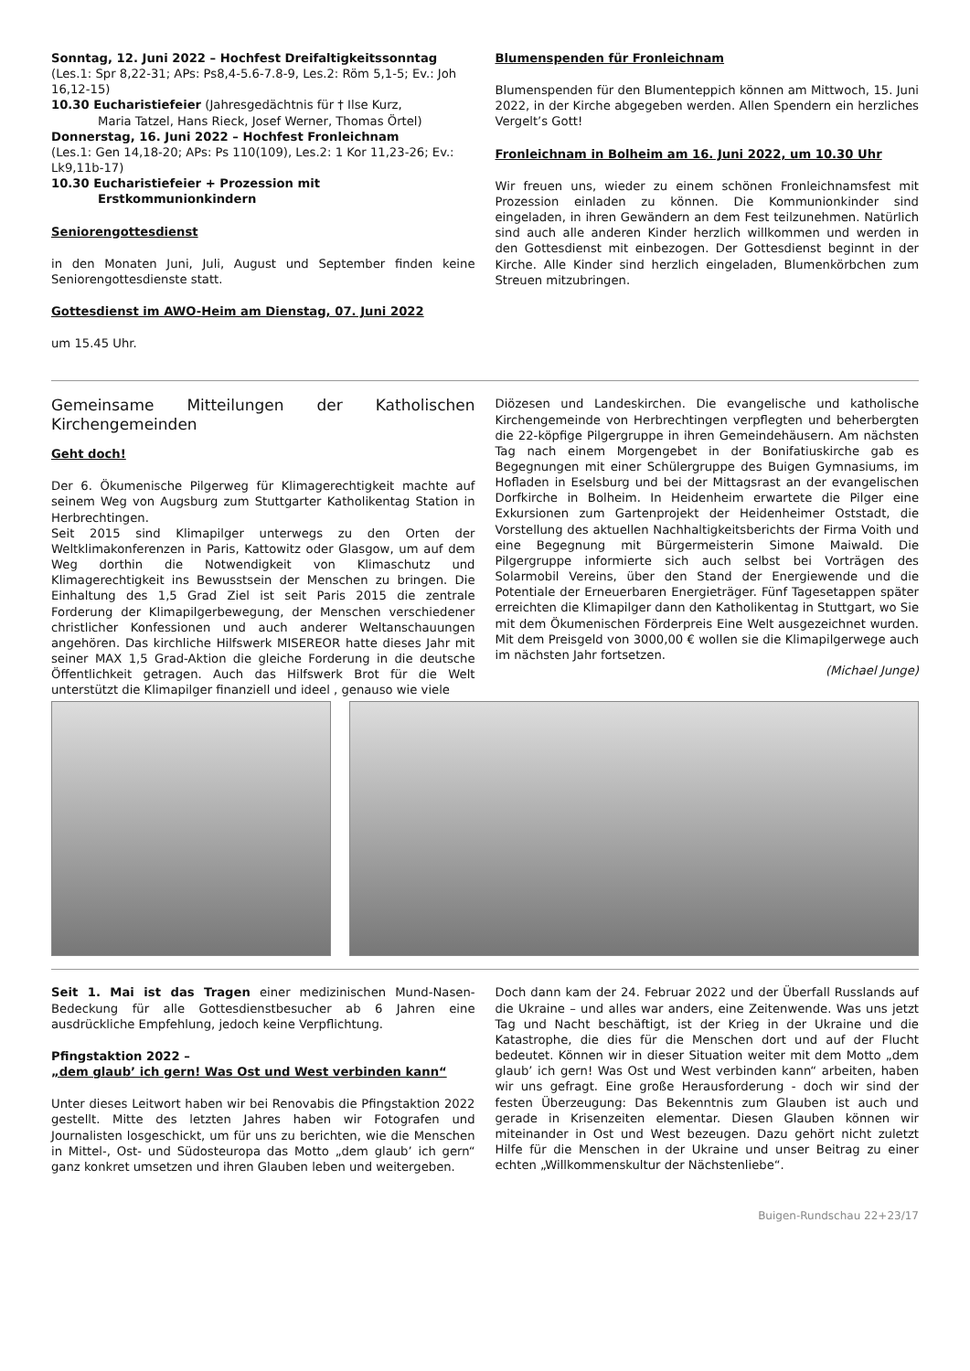Sonntag, 12. Juni 2022 – Hochfest Dreifaltigkeitssonntag
(Les.1: Spr 8,22-31; APs: Ps8,4-5.6-7.8-9, Les.2: Röm 5,1-5; Ev.: Joh 16,12-15)
10.30 Eucharistiefeier (Jahresgedächtnis für † Ilse Kurz,
Maria Tatzel, Hans Rieck, Josef Werner, Thomas Örtel)
Donnerstag, 16. Juni 2022 – Hochfest Fronleichnam
(Les.1: Gen 14,18-20; APs: Ps 110(109), Les.2: 1 Kor 11,23-26; Ev.: Lk9,11b-17)
10.30 Eucharistiefeier + Prozession mit
Erstkommunionkindern
Seniorengottesdienst
in den Monaten Juni, Juli, August und September finden keine Seniorengottesdienste statt.
Gottesdienst im AWO-Heim am Dienstag, 07. Juni 2022
um 15.45 Uhr.
Blumenspenden für Fronleichnam
Blumenspenden für den Blumenteppich können am Mittwoch, 15. Juni 2022, in der Kirche abgegeben werden. Allen Spendern ein herzliches Vergelt’s Gott!
Fronleichnam in Bolheim am 16. Juni 2022, um 10.30 Uhr
Wir freuen uns, wieder zu einem schönen Fronleichnamsfest mit Prozession einladen zu können. Die Kommunionkinder sind eingeladen, in ihren Gewändern an dem Fest teilzunehmen. Natürlich sind auch alle anderen Kinder herzlich willkommen und werden in den Gottesdienst mit einbezogen. Der Gottesdienst beginnt in der Kirche. Alle Kinder sind herzlich eingeladen, Blumenkörbchen zum Streuen mitzubringen.
Gemeinsame Mitteilungen der Katholischen Kirchengemeinden
Geht doch!
Der 6. Ökumenische Pilgerweg für Klimagerechtigkeit machte auf seinem Weg von Augsburg zum Stuttgarter Katholikentag Station in Herbrechtingen.
Seit 2015 sind Klimapilger unterwegs zu den Orten der Weltklimakonferenzen in Paris, Kattowitz oder Glasgow, um auf dem Weg dorthin die Notwendigkeit von Klimaschutz und Klimagerechtigkeit ins Bewusstsein der Menschen zu bringen. Die Einhaltung des 1,5 Grad Ziel ist seit Paris 2015 die zentrale Forderung der Klimapilgerbewegung, der Menschen verschiedener christlicher Konfessionen und auch anderer Weltanschauungen angehören. Das kirchliche Hilfswerk MISEREOR hatte dieses Jahr mit seiner MAX 1,5 Grad-Aktion die gleiche Forderung in die deutsche Öffentlichkeit getragen. Auch das Hilfswerk Brot für die Welt unterstützt die Klimapilger finanziell und ideel , genauso wie viele
Diözesen und Landeskirchen. Die evangelische und katholische Kirchengemeinde von Herbrechtingen verpflegten und beherbergten die 22-köpfige Pilgergruppe in ihren Gemeindehäusern. Am nächsten Tag nach einem Morgengebet in der Bonifatiuskirche gab es Begegnungen mit einer Schülergruppe des Buigen Gymnasiums, im Hofladen in Eselsburg und bei der Mittagsrast an der evangelischen Dorfkirche in Bolheim. In Heidenheim erwartete die Pilger eine Exkursionen zum Gartenprojekt der Heidenheimer Oststadt, die Vorstellung des aktuellen Nachhaltigkeitsberichts der Firma Voith und eine Begegnung mit Bürgermeisterin Simone Maiwald. Die Pilgergruppe informierte sich auch selbst bei Vorträgen des Solarmobil Vereins, über den Stand der Energiewende und die Potentiale der Erneuerbaren Energieträger. Fünf Tagesetappen später erreichten die Klimapilger dann den Katholikentag in Stuttgart, wo Sie mit dem Ökumenischen Förderpreis Eine Welt ausgezeichnet wurden. Mit dem Preisgeld von 3000,00 € wollen sie die Klimapilgerwege auch im nächsten Jahr fortsetzen.
(Michael Junge)
Seit 1. Mai ist das Tragen einer medizinischen Mund-Nasen-Bedeckung für alle Gottesdienstbesucher ab 6 Jahren eine ausdrückliche Empfehlung, jedoch keine Verpflichtung.
Pfingstaktion 2022 –
„dem glaub’ ich gern! Was Ost und West verbinden kann“
Unter dieses Leitwort haben wir bei Renovabis die Pfingstaktion 2022 gestellt. Mitte des letzten Jahres haben wir Fotografen und Journalisten losgeschickt, um für uns zu berichten, wie die Menschen in Mittel-, Ost- und Südosteuropa das Motto „dem glaub’ ich gern“ ganz konkret umsetzen und ihren Glauben leben und weitergeben.
Doch dann kam der 24. Februar 2022 und der Überfall Russlands auf die Ukraine – und alles war anders, eine Zeitenwende. Was uns jetzt Tag und Nacht beschäftigt, ist der Krieg in der Ukraine und die Katastrophe, die dies für die Menschen dort und auf der Flucht bedeutet. Können wir in dieser Situation weiter mit dem Motto „dem glaub’ ich gern! Was Ost und West verbinden kann“ arbeiten, haben wir uns gefragt. Eine große Herausforderung - doch wir sind der festen Überzeugung: Das Bekenntnis zum Glauben ist auch und gerade in Krisenzeiten elementar. Diesen Glauben können wir miteinander in Ost und West bezeugen. Dazu gehört nicht zuletzt Hilfe für die Menschen in der Ukraine und unser Beitrag zu einer echten „Willkommenskultur der Nächstenliebe“.
Buigen-Rundschau 22+23/17